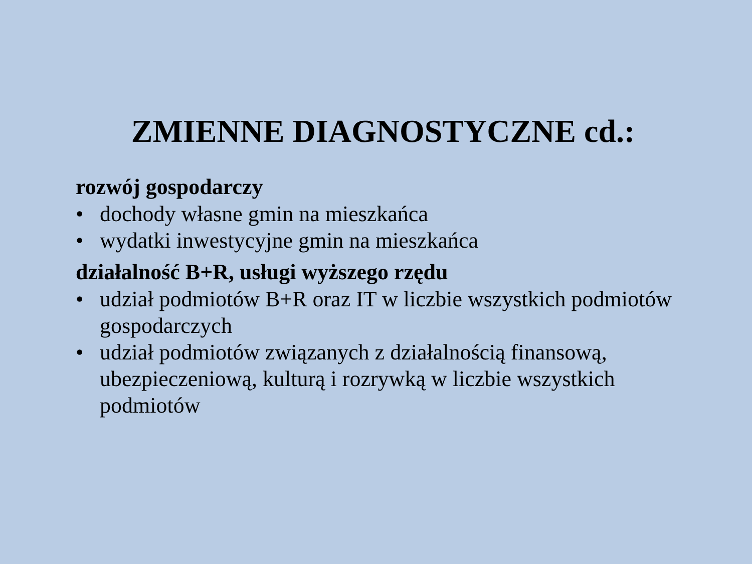ZMIENNE DIAGNOSTYCZNE cd.:
rozwój gospodarczy
• dochody własne gmin na mieszkańca
• wydatki inwestycyjne gmin na mieszkańca
działalność B+R, usługi wyższego rzędu
• udział podmiotów B+R oraz IT w liczbie wszystkich podmiotów gospodarczych
• udział podmiotów związanych z działalnością finansową, ubezpieczeniową, kulturą i rozrywką w liczbie wszystkich podmiotów